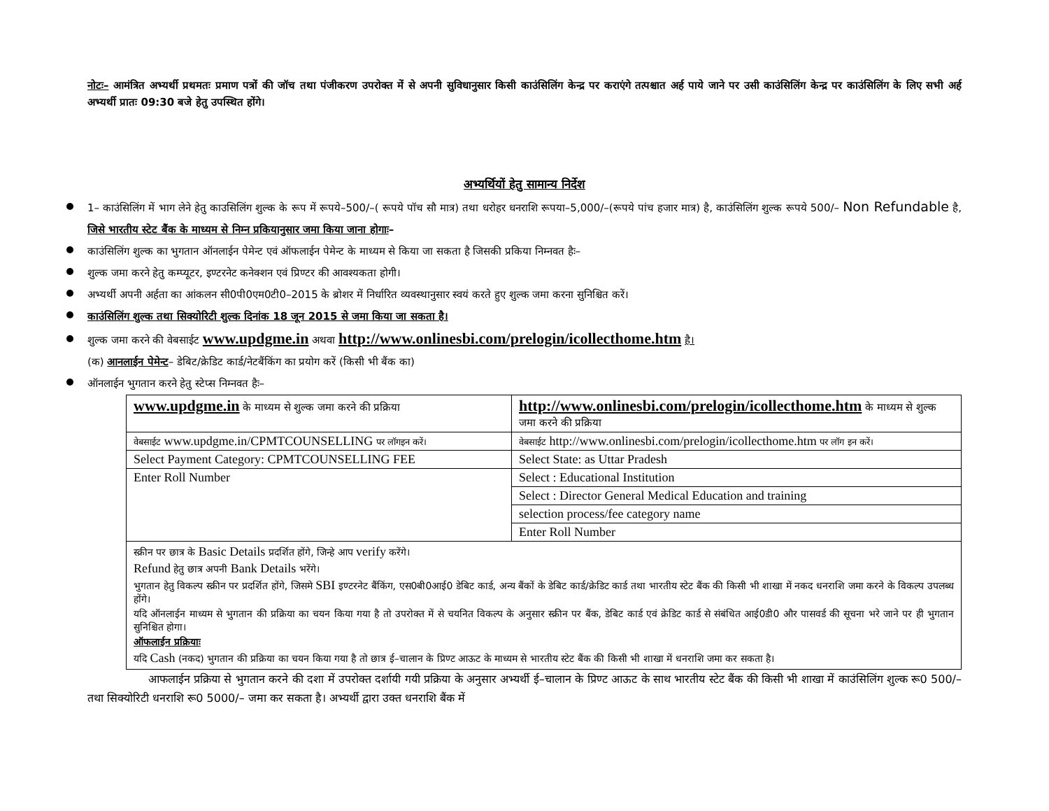नोटः– आमंत्रित अभ्यर्थी प्रथमतः प्रमाण पत्रों की जॉच तथा पंजीकरण उपरोक्त में से अपनी सुविधानुसार किसी काउंसिलिंग केन्द्र पर कराएंगे तत्पश्चात अर्ह पाये जाने पर उसी काउंसिलिंग केन्द्र पर काउंसिलिंग के लिए सभी अर्ह अभ्यर्थी प्रातः 09:30 बजे हेतु उपस्थित होंगे।
अभ्यर्थियों हेतु सामान्य निर्देश
1– काउंसिलिंग में भाग लेने हेतु काउसिलिंग शुल्क के रूप में रूपये–500/–( रूपये पॉच सौ मात्र) तथा धरोहर धनराशि रूपया–5,000/–(रूपये पांच हजार मात्र) है, काउंसिलिंग शुल्क रूपये 500/– Non Refundable है, जिसे भारतीय स्टेट बैंक के माध्यम से निम्न प्रकियानुसार जमा किया जाना होगाः–
काउंसिलिंग शुल्क का भुगतान ऑनलाईन पेमेन्ट एवं ऑफलाईन पेमेन्ट के माध्यम से किया जा सकता है जिसकी प्रकिया निम्नवत हैः–
शुल्क जमा करने हेतु कम्प्यूटर, इण्टरनेट कनेक्शन एवं प्रिण्टर की आवश्यकता होगी।
अभ्यर्थी अपनी अर्हता का आंकलन सी0पी0एम0टी0–2015 के ब्रोशर में निर्धारित व्यवस्थानुसार स्वयं करते हुए शुल्क जमा करना सुनिश्चित करें।
काउंसिलिंग शुल्क तथा सिक्योरिटी शुल्क दिनांक 18 जून 2015 से जमा किया जा सकता है।
शुल्क जमा करने की वेबसाईट www.updgme.in अथवा http://www.onlinesbi.com/prelogin/icollecthome.htm है।
(क) आनलाईन पेमेन्ट– डेबिट/क्रेडिट कार्ड/नेटबैंकिंग का प्रयोग करें (किसी भी बैंक का)
ऑनलाईन भुगतान करने हेतु स्टेप्स निम्नवत हैः–
| www.updgme.in के माध्यम से शुल्क जमा करने की प्रक्रिया | http://www.onlinesbi.com/prelogin/icollecthome.htm के माध्यम से शुल्क जमा करने की प्रक्रिया |
| वेबसाईट www.updgme.in/CPMTCOUNSELLING पर लॉगइन करें। | वेबसाईट http://www.onlinesbi.com/prelogin/icollecthome.htm पर लॉग इन करें। |
| Select Payment Category: CPMTCOUNSELLING FEE | Select State: as Uttar Pradesh |
| Enter Roll Number | Select : Educational Institution |
| | Select : Director General Medical Education and training |
| | selection process/fee category name |
| | Enter Roll Number |
| स्क्रीन पर छात्र के Basic Details प्रदर्शित होंगे, जिन्हे आप verify करेंगे। Refund हेतु छात्र अपनी Bank Details भरेंगे। भुगतान हेतु विकल्प स्क्रीन पर प्रदर्शित होंगे, जिसमे SBI इण्टरनेट बैंकिंग, एस0बी0आई0 डेबिट कार्ड, अन्य बैंकों के डेबिट कार्ड/क्रेडिट कार्ड तथा भारतीय स्टेट बैंक की किसी भी शाखा में नकद धनराशि जमा करने के विकल्प उपलब्ध होंगे। यदि ऑनलाईन माध्यम से भुगतान की प्रक्रिया का चयन किया गया है तो उपरोक्त में से चयनित विकल्प के अनुसार स्क्रीन पर बैंक, डेबिट कार्ड एवं क्रेडिट कार्ड से संबंधित आई0डी0 और पासवर्ड की सूचना भरे जाने पर ही भुगतान सुनिश्चित होगा। ऑफलाईन प्रक्रियाः यदि Cash (नकद) भुगतान की प्रक्रिया का चयन किया गया है तो छात्र ई–चालान के प्रिण्ट आऊट के माध्यम से भारतीय स्टेट बैंक की किसी भी शाखा में धनराशि जमा कर सकता है। | |
आफलाईन प्रक्रिया से भुगतान करने की दशा में उपरोक्त दर्शायी गयी प्रक्रिया के अनुसार अभ्यर्थी ई–चालान के प्रिण्ट आऊट के साथ भारतीय स्टेट बैंक की किसी भी शाखा में काउंसिलिंग शुल्क रू0 500/– तथा सिक्योरिटी धनराशि रू0 5000/– जमा कर सकता है। अभ्यर्थी द्वारा उक्त धनराशि बैंक में